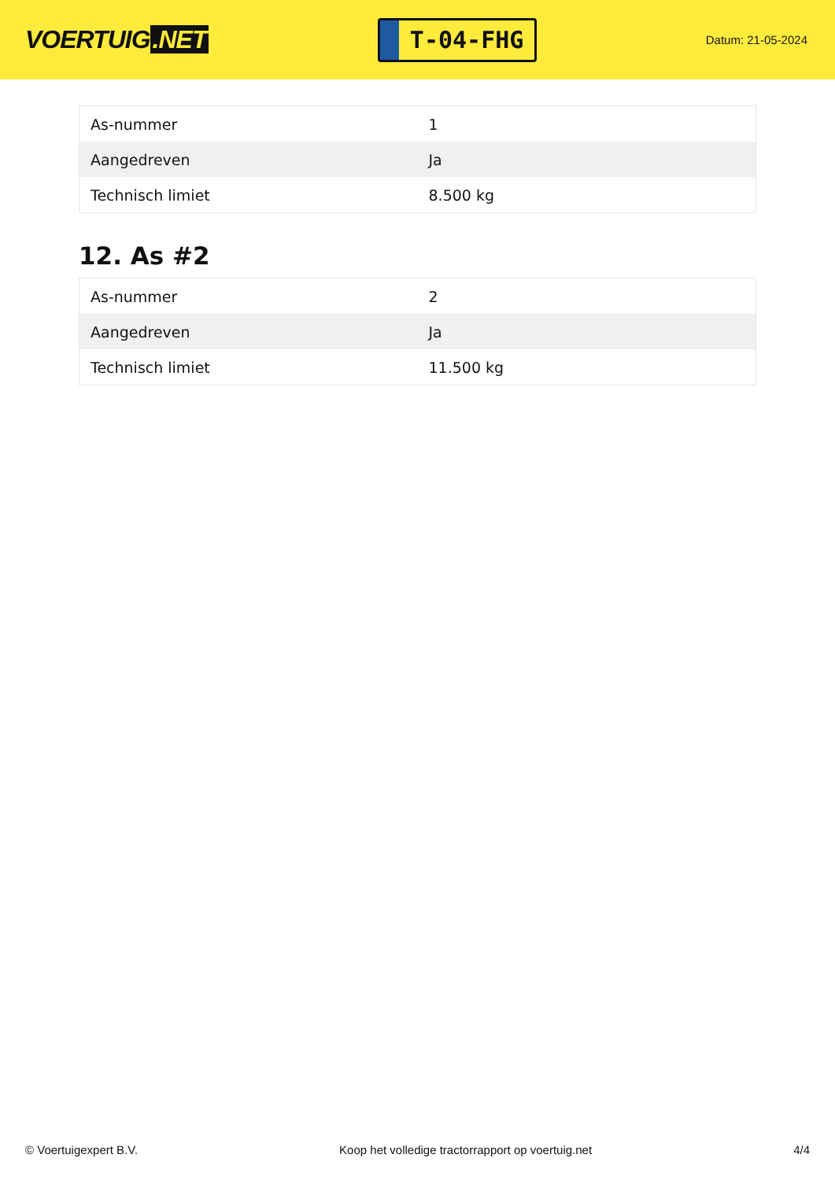VOERTUIG.NET
T-04-FHG
Datum: 21-05-2024
| As-nummer | 1 |
| Aangedreven | Ja |
| Technisch limiet | 8.500 kg |
12. As #2
| As-nummer | 2 |
| Aangedreven | Ja |
| Technisch limiet | 11.500 kg |
© Voertuigexpert B.V. Koop het volledige tractorrapport op voertuig.net 4/4